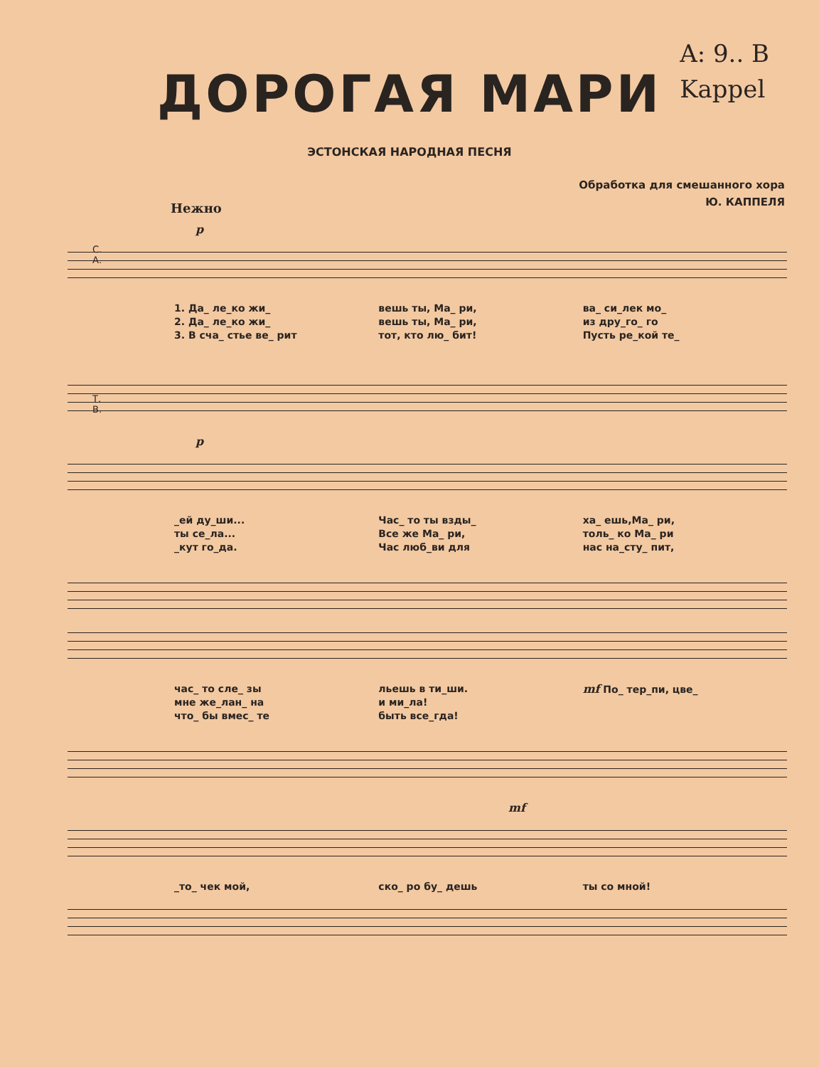A: 9.. B
Kappel
ДОРОГАЯ МАРИ
ЭСТОНСКАЯ НАРОДНАЯ ПЕСНЯ
Обработка для смешанного хора
Ю. КАППЕЛЯ
Нежно
p
С.
А.
1. Да_ ле_ко жи_
2. Да_ ле_ко жи_
3. В сча_ стье ве_ рит
вешь ты, Ма_ ри,
вешь ты, Ма_ ри,
тот, кто лю_ бит!
ва_ си_лек мо_
из дру_го_ го
Пусть ре_кой те_
Т.
В.
p
_ей ду_ши...
ты се_ла...
_кут го_да.
Час_ то ты взды_
Все же Ма_ ри,
Час люб_ви для
ха_ ешь,Ма_ ри,
толь_ ко Ма_ ри
нас на_сту_ пит,
час_ то сле_ зы
мне же_лан_ на
что_ бы вмес_ те
льешь в ти_ши.
и ми_ла!
быть все_гда!
mf По_ тер_пи, цве_
mf
_то_ чек мой, ско_ ро бу_ дешь ты со мной!